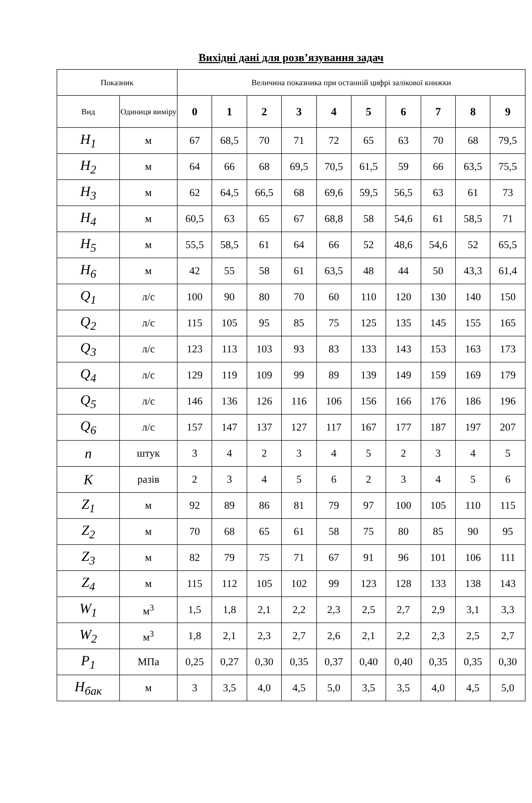Вихідні дані для розв’язування задач
| Показник | | Величина показника при останній цифрі залікової книжки | | | | | | | | | |
| --- | --- | --- | --- | --- | --- | --- | --- | --- | --- | --- | --- |
| Вид | Одиниця виміру | 0 | 1 | 2 | 3 | 4 | 5 | 6 | 7 | 8 | 9 |
| H<sub>1</sub> | м | 67 | 68,5 | 70 | 71 | 72 | 65 | 63 | 70 | 68 | 79,5 |
| H<sub>2</sub> | м | 64 | 66 | 68 | 69,5 | 70,5 | 61,5 | 59 | 66 | 63,5 | 75,5 |
| H<sub>3</sub> | м | 62 | 64,5 | 66,5 | 68 | 69,6 | 59,5 | 56,5 | 63 | 61 | 73 |
| H<sub>4</sub> | м | 60,5 | 63 | 65 | 67 | 68,8 | 58 | 54,6 | 61 | 58,5 | 71 |
| H<sub>5</sub> | м | 55,5 | 58,5 | 61 | 64 | 66 | 52 | 48,6 | 54,6 | 52 | 65,5 |
| H<sub>6</sub> | м | 42 | 55 | 58 | 61 | 63,5 | 48 | 44 | 50 | 43,3 | 61,4 |
| Q<sub>1</sub> | л/с | 100 | 90 | 80 | 70 | 60 | 110 | 120 | 130 | 140 | 150 |
| Q<sub>2</sub> | л/с | 115 | 105 | 95 | 85 | 75 | 125 | 135 | 145 | 155 | 165 |
| Q<sub>3</sub> | л/с | 123 | 113 | 103 | 93 | 83 | 133 | 143 | 153 | 163 | 173 |
| Q<sub>4</sub> | л/с | 129 | 119 | 109 | 99 | 89 | 139 | 149 | 159 | 169 | 179 |
| Q<sub>5</sub> | л/с | 146 | 136 | 126 | 116 | 106 | 156 | 166 | 176 | 186 | 196 |
| Q<sub>6</sub> | л/с | 157 | 147 | 137 | 127 | 117 | 167 | 177 | 187 | 197 | 207 |
| n | штук | 3 | 4 | 2 | 3 | 4 | 5 | 2 | 3 | 4 | 5 |
| K | разів | 2 | 3 | 4 | 5 | 6 | 2 | 3 | 4 | 5 | 6 |
| Z<sub>1</sub> | м | 92 | 89 | 86 | 81 | 79 | 97 | 100 | 105 | 110 | 115 |
| Z<sub>2</sub> | м | 70 | 68 | 65 | 61 | 58 | 75 | 80 | 85 | 90 | 95 |
| Z<sub>3</sub> | м | 82 | 79 | 75 | 71 | 67 | 91 | 96 | 101 | 106 | 111 |
| Z<sub>4</sub> | м | 115 | 112 | 105 | 102 | 99 | 123 | 128 | 133 | 138 | 143 |
| W<sub>1</sub> | м<sup>3</sup> | 1,5 | 1,8 | 2,1 | 2,2 | 2,3 | 2,5 | 2,7 | 2,9 | 3,1 | 3,3 |
| W<sub>2</sub> | м<sup>3</sup> | 1,8 | 2,1 | 2,3 | 2,7 | 2,6 | 2,1 | 2,2 | 2,3 | 2,5 | 2,7 |
| P<sub>1</sub> | МПа | 0,25 | 0,27 | 0,30 | 0,35 | 0,37 | 0,40 | 0,40 | 0,35 | 0,35 | 0,30 |
| H<sub>бак</sub> | м | 3 | 3,5 | 4,0 | 4,5 | 5,0 | 3,5 | 3,5 | 4,0 | 4,5 | 5,0 |